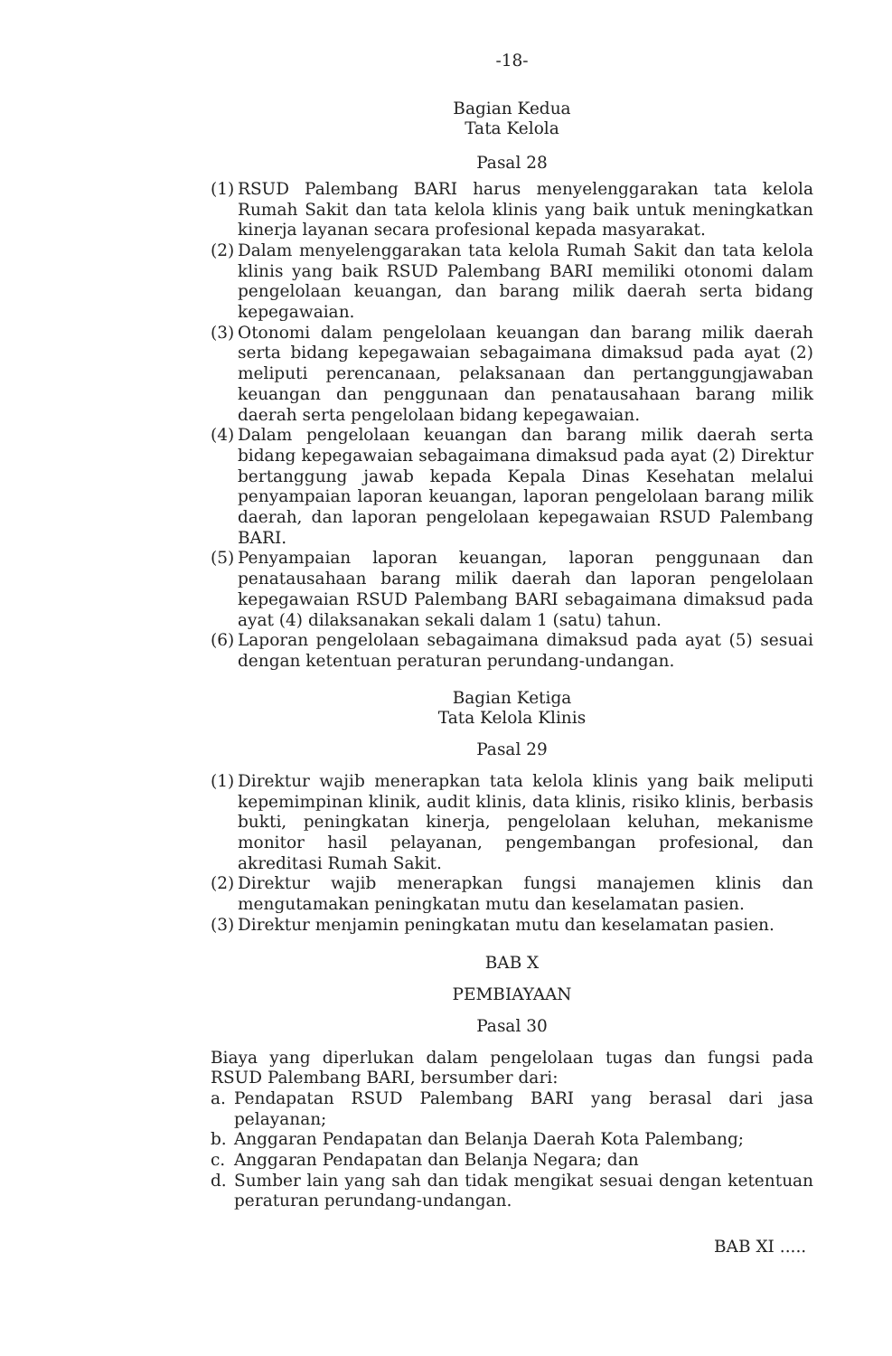-18-
Bagian Kedua
Tata Kelola
Pasal 28
(1) RSUD Palembang BARI harus menyelenggarakan tata kelola Rumah Sakit dan tata kelola klinis yang baik untuk meningkatkan kinerja layanan secara profesional kepada masyarakat.
(2) Dalam menyelenggarakan tata kelola Rumah Sakit dan tata kelola klinis yang baik RSUD Palembang BARI memiliki otonomi dalam pengelolaan keuangan, dan barang milik daerah serta bidang kepegawaian.
(3) Otonomi dalam pengelolaan keuangan dan barang milik daerah serta bidang kepegawaian sebagaimana dimaksud pada ayat (2) meliputi perencanaan, pelaksanaan dan pertanggungjawaban keuangan dan penggunaan dan penatausahaan barang milik daerah serta pengelolaan bidang kepegawaian.
(4) Dalam pengelolaan keuangan dan barang milik daerah serta bidang kepegawaian sebagaimana dimaksud pada ayat (2) Direktur bertanggung jawab kepada Kepala Dinas Kesehatan melalui penyampaian laporan keuangan, laporan pengelolaan barang milik daerah, dan laporan pengelolaan kepegawaian RSUD Palembang BARI.
(5) Penyampaian laporan keuangan, laporan penggunaan dan penatausahaan barang milik daerah dan laporan pengelolaan kepegawaian RSUD Palembang BARI sebagaimana dimaksud pada ayat (4) dilaksanakan sekali dalam 1 (satu) tahun.
(6) Laporan pengelolaan sebagaimana dimaksud pada ayat (5) sesuai dengan ketentuan peraturan perundang-undangan.
Bagian Ketiga
Tata Kelola Klinis
Pasal 29
(1) Direktur wajib menerapkan tata kelola klinis yang baik meliputi kepemimpinan klinik, audit klinis, data klinis, risiko klinis, berbasis bukti, peningkatan kinerja, pengelolaan keluhan, mekanisme monitor hasil pelayanan, pengembangan profesional, dan akreditasi Rumah Sakit.
(2) Direktur wajib menerapkan fungsi manajemen klinis dan mengutamakan peningkatan mutu dan keselamatan pasien.
(3) Direktur menjamin peningkatan mutu dan keselamatan pasien.
BAB X
PEMBIAYAAN
Pasal 30
Biaya yang diperlukan dalam pengelolaan tugas dan fungsi pada RSUD Palembang BARI, bersumber dari:
a. Pendapatan RSUD Palembang BARI yang berasal dari jasa pelayanan;
b. Anggaran Pendapatan dan Belanja Daerah Kota Palembang;
c. Anggaran Pendapatan dan Belanja Negara; dan
d. Sumber lain yang sah dan tidak mengikat sesuai dengan ketentuan peraturan perundang-undangan.
BAB XI .....